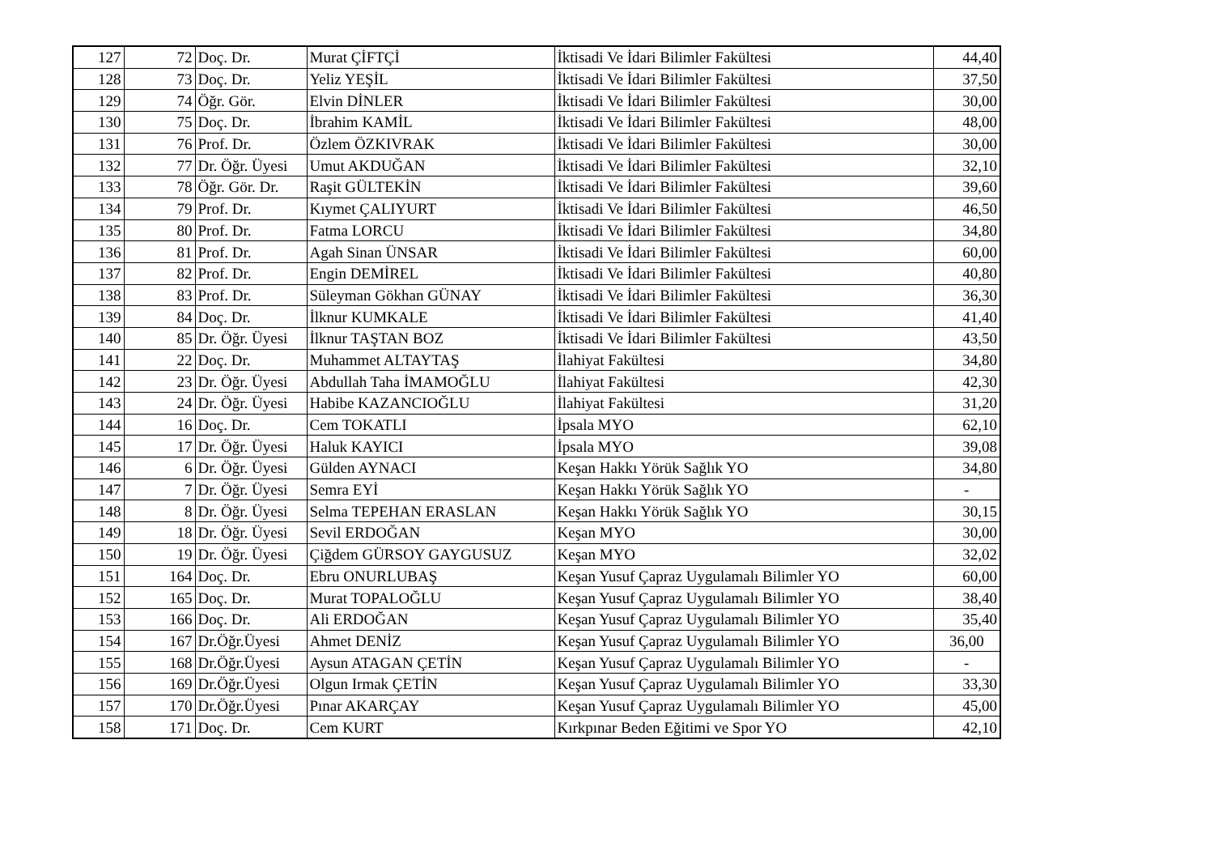| 127 | 72 | Doç. Dr. | Murat ÇİFTÇİ | İktisadi Ve İdari Bilimler Fakültesi | 44,40 |
| 128 | 73 | Doç. Dr. | Yeliz YEŞİL | İktisadi Ve İdari Bilimler Fakültesi | 37,50 |
| 129 | 74 | Öğr. Gör. | Elvin DİNLER | İktisadi Ve İdari Bilimler Fakültesi | 30,00 |
| 130 | 75 | Doç. Dr. | İbrahim KAMİL | İktisadi Ve İdari Bilimler Fakültesi | 48,00 |
| 131 | 76 | Prof. Dr. | Özlem ÖZKIVRAK | İktisadi Ve İdari Bilimler Fakültesi | 30,00 |
| 132 | 77 | Dr. Öğr. Üyesi | Umut AKDUĞAN | İktisadi Ve İdari Bilimler Fakültesi | 32,10 |
| 133 | 78 | Öğr. Gör. Dr. | Raşit GÜLTEKİN | İktisadi Ve İdari Bilimler Fakültesi | 39,60 |
| 134 | 79 | Prof. Dr. | Kıymet ÇALIYURT | İktisadi Ve İdari Bilimler Fakültesi | 46,50 |
| 135 | 80 | Prof. Dr. | Fatma LORCU | İktisadi Ve İdari Bilimler Fakültesi | 34,80 |
| 136 | 81 | Prof. Dr. | Agah Sinan ÜNSAR | İktisadi Ve İdari Bilimler Fakültesi | 60,00 |
| 137 | 82 | Prof. Dr. | Engin DEMİREL | İktisadi Ve İdari Bilimler Fakültesi | 40,80 |
| 138 | 83 | Prof. Dr. | Süleyman Gökhan GÜNAY | İktisadi Ve İdari Bilimler Fakültesi | 36,30 |
| 139 | 84 | Doç. Dr. | İlknur KUMKALE | İktisadi Ve İdari Bilimler Fakültesi | 41,40 |
| 140 | 85 | Dr. Öğr. Üyesi | İlknur TAŞTAN BOZ | İktisadi Ve İdari Bilimler Fakültesi | 43,50 |
| 141 | 22 | Doç. Dr. | Muhammet ALTAYTAŞ | İlahiyat Fakültesi | 34,80 |
| 142 | 23 | Dr. Öğr. Üyesi | Abdullah Taha İMAMOĞLU | İlahiyat Fakültesi | 42,30 |
| 143 | 24 | Dr. Öğr. Üyesi | Habibe KAZANCIOĞLU | İlahiyat Fakültesi | 31,20 |
| 144 | 16 | Doç. Dr. | Cem TOKATLI | İpsala MYO | 62,10 |
| 145 | 17 | Dr. Öğr. Üyesi | Haluk KAYICI | İpsala MYO | 39,08 |
| 146 | 6 | Dr. Öğr. Üyesi | Gülden AYNACI | Keşan Hakkı Yörük Sağlık YO | 34,80 |
| 147 | 7 | Dr. Öğr. Üyesi | Semra EYİ | Keşan Hakkı Yörük Sağlık YO | - |
| 148 | 8 | Dr. Öğr. Üyesi | Selma TEPEHAN ERASLAN | Keşan Hakkı Yörük Sağlık YO | 30,15 |
| 149 | 18 | Dr. Öğr. Üyesi | Sevil ERDOĞAN | Keşan MYO | 30,00 |
| 150 | 19 | Dr. Öğr. Üyesi | Çiğdem GÜRSOY GAYGUSUZ | Keşan MYO | 32,02 |
| 151 | 164 | Doç. Dr. | Ebru ONURLUBAŞ | Keşan Yusuf Çapraz Uygulamalı Bilimler YO | 60,00 |
| 152 | 165 | Doç. Dr. | Murat TOPALOĞLU | Keşan Yusuf Çapraz Uygulamalı Bilimler YO | 38,40 |
| 153 | 166 | Doç. Dr. | Ali ERDOĞAN | Keşan Yusuf Çapraz Uygulamalı Bilimler YO | 35,40 |
| 154 | 167 | Dr.Öğr.Üyesi | Ahmet DENİZ | Keşan Yusuf Çapraz Uygulamalı Bilimler YO | 36,00 |
| 155 | 168 | Dr.Öğr.Üyesi | Aysun ATAGAN ÇETİN | Keşan Yusuf Çapraz Uygulamalı Bilimler YO | - |
| 156 | 169 | Dr.Öğr.Üyesi | Olgun Irmak ÇETİN | Keşan Yusuf Çapraz Uygulamalı Bilimler YO | 33,30 |
| 157 | 170 | Dr.Öğr.Üyesi | Pınar AKARÇAY | Keşan Yusuf Çapraz Uygulamalı Bilimler YO | 45,00 |
| 158 | 171 | Doç. Dr. | Cem KURT | Kırkpınar Beden Eğitimi ve Spor YO | 42,10 |